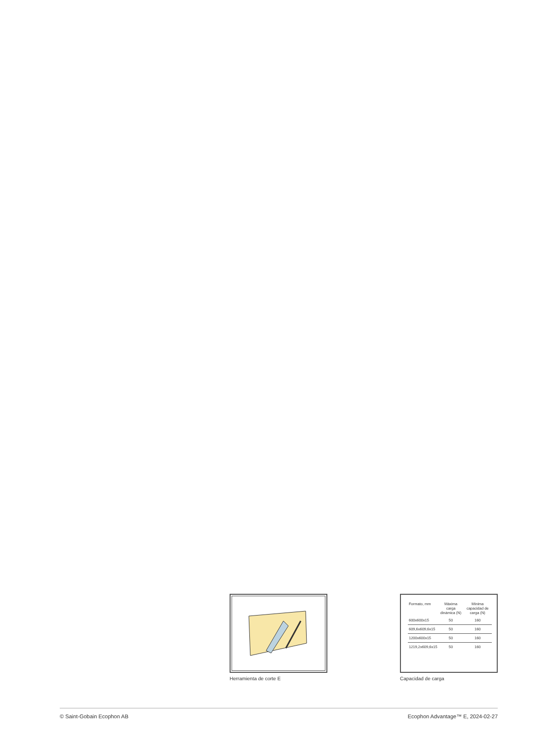Herramienta de corte E
| Formato, mm | Máxima carga dinámica (N) | Mínima capacidad de carga (N) |
| --- | --- | --- |
| 600x600x15 | 50 | 160 |
| 609,6x609,6x15 | 50 | 160 |
| 1200x600x15 | 50 | 160 |
| 1219,2x609,6x15 | 50 | 160 |
Capacidad de carga
© Saint-Gobain Ecophon AB Ecophon Advantage™ E, 2024-02-27